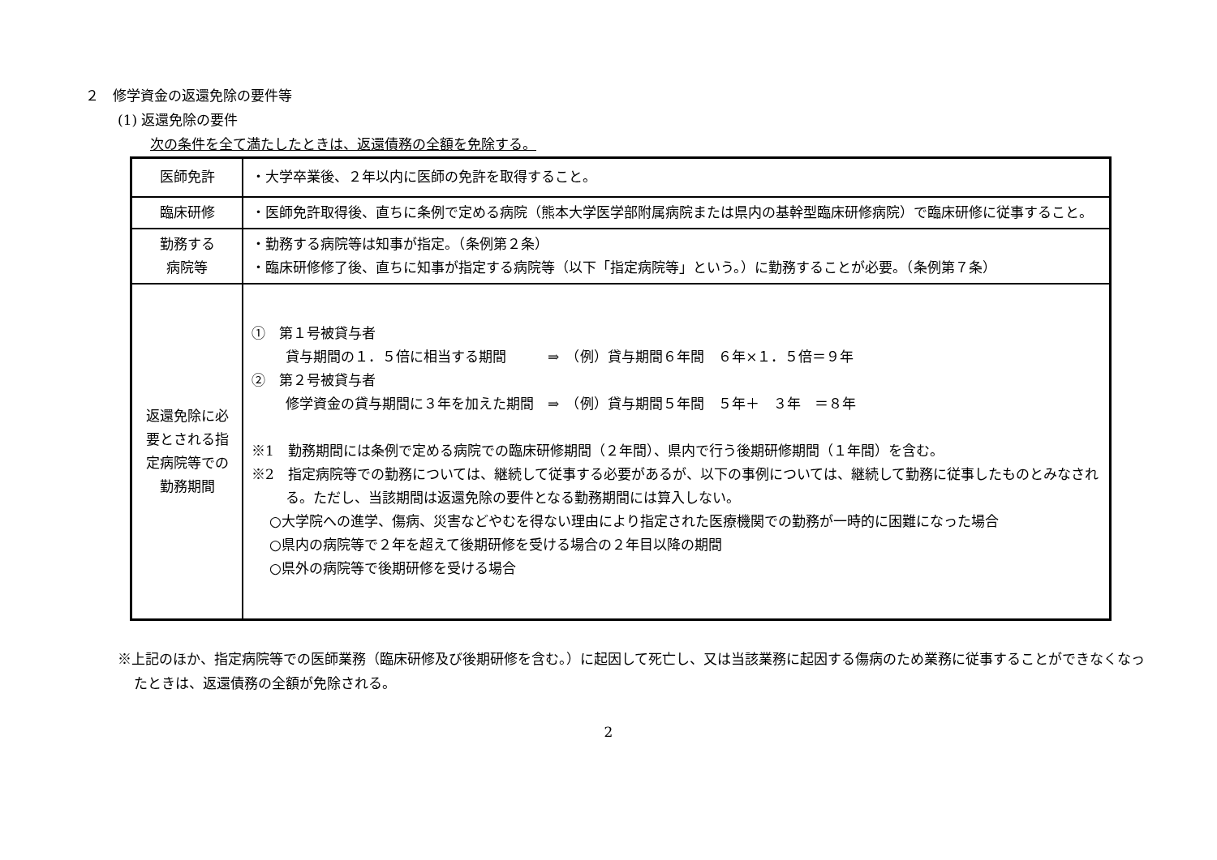２　修学資金の返還免除の要件等
(1) 返還免除の要件
次の条件を全て満たしたときは、返還債務の全額を免除する。
| 医師免許 | ・大学卒業後、２年以内に医師の免許を取得すること。 |
| 臨床研修 | ・医師免許取得後、直ちに条例で定める病院（熊本大学医学部附属病院または県内の基幹型臨床研修病院）で臨床研修に従事すること。 |
| 勤務する 病院等 | ・勤務する病院等は知事が指定。（条例第２条） ・臨床研修修了後、直ちに知事が指定する病院等（以下「指定病院等」という。）に勤務することが必要。（条例第７条） |
| 返還免除に必要とされる指定病院等での勤務期間 | ① 第１号被貸与者 貸与期間の１．５倍に相当する期間 ⇒ （例）貸与期間６年間 ６年×１．５倍＝９年 ② 第２号被貸与者 修学資金の貸与期間に３年を加えた期間 ⇒ （例）貸与期間５年間 ５年＋ ３年 ＝８年 ※1 勤務期間には条例で定める病院での臨床研修期間（２年間）、県内で行う後期研修期間（１年間）を含む。 ※2 指定病院等での勤務については、継続して従事する必要があるが、以下の事例については、継続して勤務に従事したものとみなされる。ただし、当該期間は返還免除の要件となる勤務期間には算入しない。 ○大学院への進学、傷病、災害などやむを得ない理由により指定された医療機関での勤務が一時的に困難になった場合 ○県内の病院等で２年を超えて後期研修を受ける場合の２年目以降の期間 ○県外の病院等で後期研修を受ける場合 |
※上記のほか、指定病院等での医師業務（臨床研修及び後期研修を含む。）に起因して死亡し、又は当該業務に起因する傷病のため業務に従事することができなくなったときは、返還債務の全額が免除される。
2